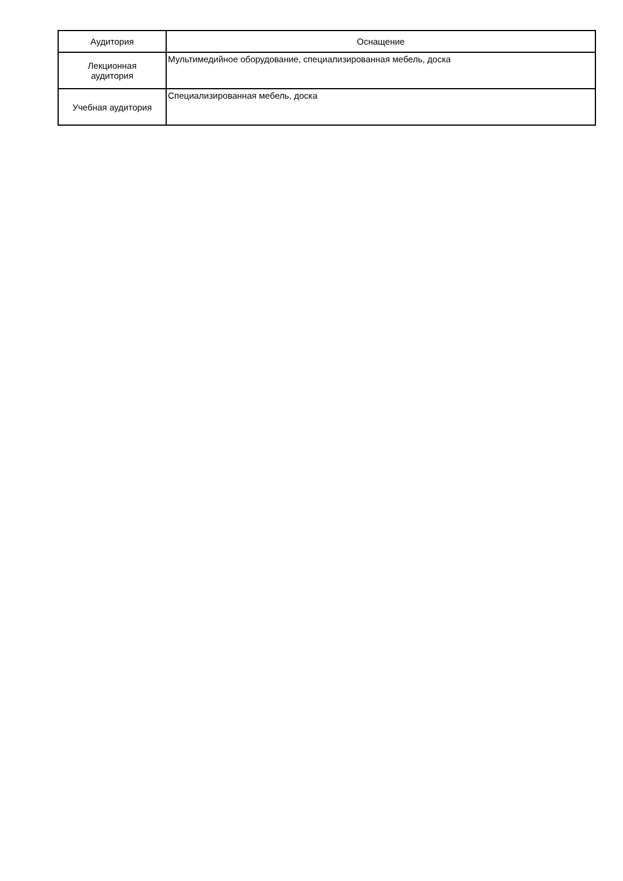| Аудитория | Оснащение |
| --- | --- |
| Лекционная аудитория | Мультимедийное оборудование, специализированная мебель, доска |
| Учебная аудитория | Специализированная мебель, доска |